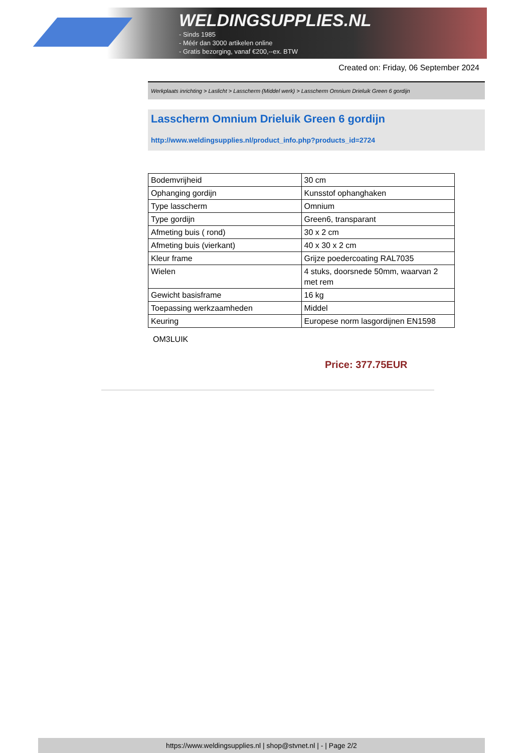WELDINGSUPPLIES.NL
- Sinds 1985
- Méér dan 3000 artikelen online
- Gratis bezorging, vanaf €200,--ex. BTW
Created on: Friday, 06 September 2024
Werkplaats inrichting > Laslicht > Lasscherm (Middel werk) > Lasscherm Omnium Drieluik Green 6 gordijn
Lasscherm Omnium Drieluik Green 6 gordijn
http://www.weldingsupplies.nl/product_info.php?products_id=2724
| Bodemvrijheid | 30 cm |
| Ophanging gordijn | Kunsstof ophanghaken |
| Type lasscherm | Omnium |
| Type gordijn | Green6, transparant |
| Afmeting buis ( rond) | 30 x 2 cm |
| Afmeting buis (vierkant) | 40 x 30 x 2 cm |
| Kleur frame | Grijze poedercoating RAL7035 |
| Wielen | 4 stuks, doorsnede 50mm, waarvan 2 met rem |
| Gewicht basisframe | 16 kg |
| Toepassing werkzaamheden | Middel |
| Keuring | Europese norm lasgordijnen EN1598 |
OM3LUIK
Price: 377.75EUR
https://www.weldingsupplies.nl | shop@stvnet.nl | - | Page 2/2